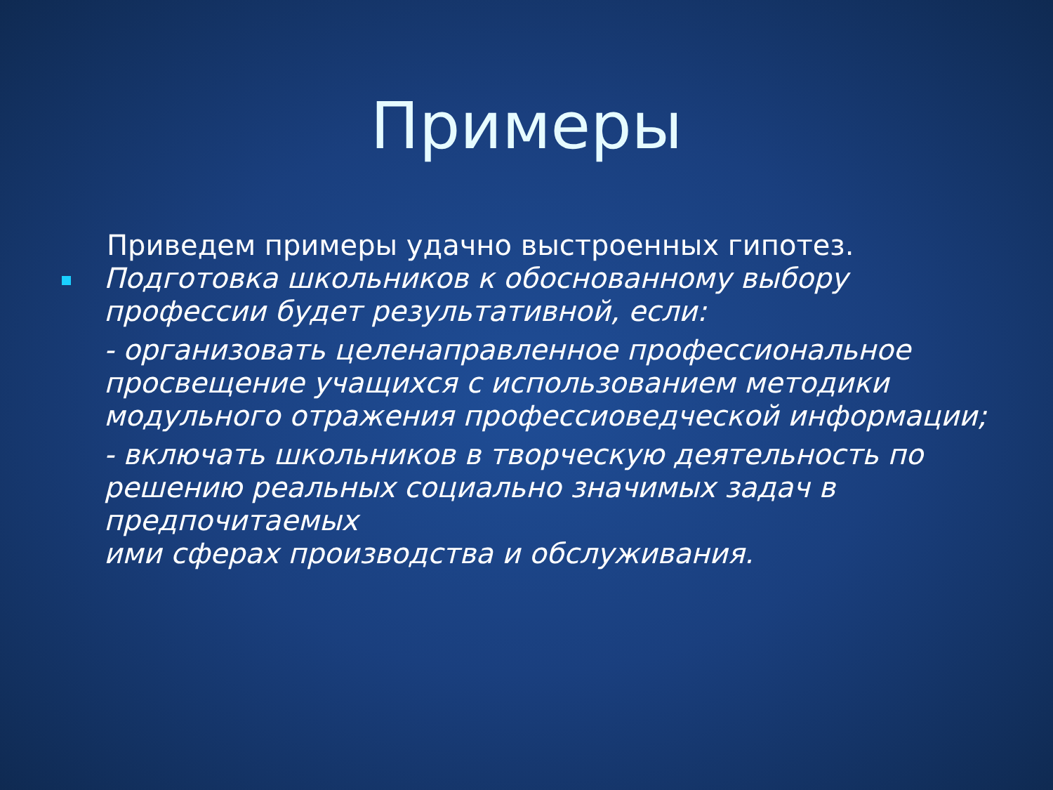Примеры
Приведем примеры удачно выстроенных гипотез.
Подготовка школьников к обоснованному выбору профессии будет результативной, если:
- организовать целенаправленное профессиональное просвещение учащихся с использованием методики модульного отражения профессиоведческой информации;
- включать школьников в творческую деятельность по решению реальных социально значимых задач в предпочитаемых
ими сферах производства и обслуживания.